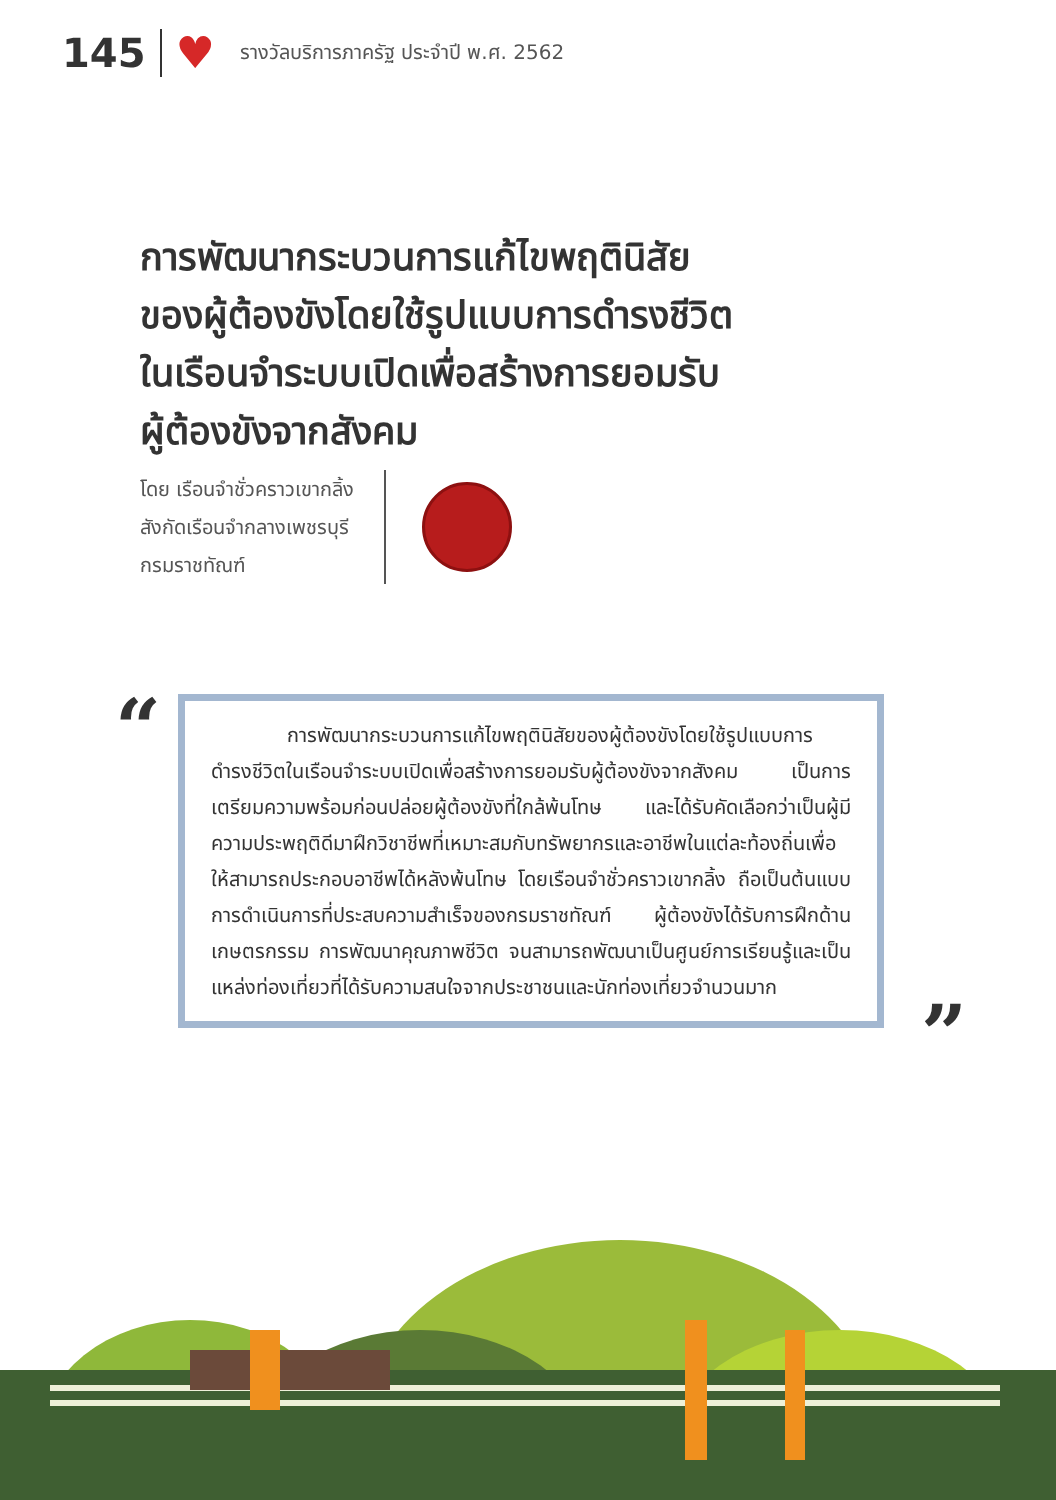145
♥
รางวัลบริการภาครัฐ ประจำปี พ.ศ. 2562
การพัฒนากระบวนการแก้ไขพฤตินิสัย
ของผู้ต้องขังโดยใช้รูปแบบการดำรงชีวิต
ในเรือนจำระบบเปิดเพื่อสร้างการยอมรับ
ผู้ต้องขังจากสังคม
โดย เรือนจำชั่วคราวเขากลิ้ง
สังกัดเรือนจำกลางเพชรบุรี
กรมราชทัณฑ์
“
การพัฒนากระบวนการแก้ไขพฤตินิสัยของผู้ต้องขังโดยใช้รูปแบบการดำรงชีวิตในเรือนจำระบบเปิดเพื่อสร้างการยอมรับผู้ต้องขังจากสังคม เป็นการเตรียมความพร้อมก่อนปล่อยผู้ต้องขังที่ใกล้พ้นโทษ และได้รับคัดเลือกว่าเป็นผู้มีความประพฤติดีมาฝึกวิชาชีพที่เหมาะสมกับทรัพยากรและอาชีพในแต่ละท้องถิ่นเพื่อให้สามารถประกอบอาชีพได้หลังพ้นโทษ โดยเรือนจำชั่วคราวเขากลิ้ง ถือเป็นต้นแบบการดำเนินการที่ประสบความสำเร็จของกรมราชทัณฑ์ ผู้ต้องขังได้รับการฝึกด้านเกษตรกรรม การพัฒนาคุณภาพชีวิต จนสามารถพัฒนาเป็นศูนย์การเรียนรู้และเป็นแหล่งท่องเที่ยวที่ได้รับความสนใจจากประชาชนและนักท่องเที่ยวจำนวนมาก
”